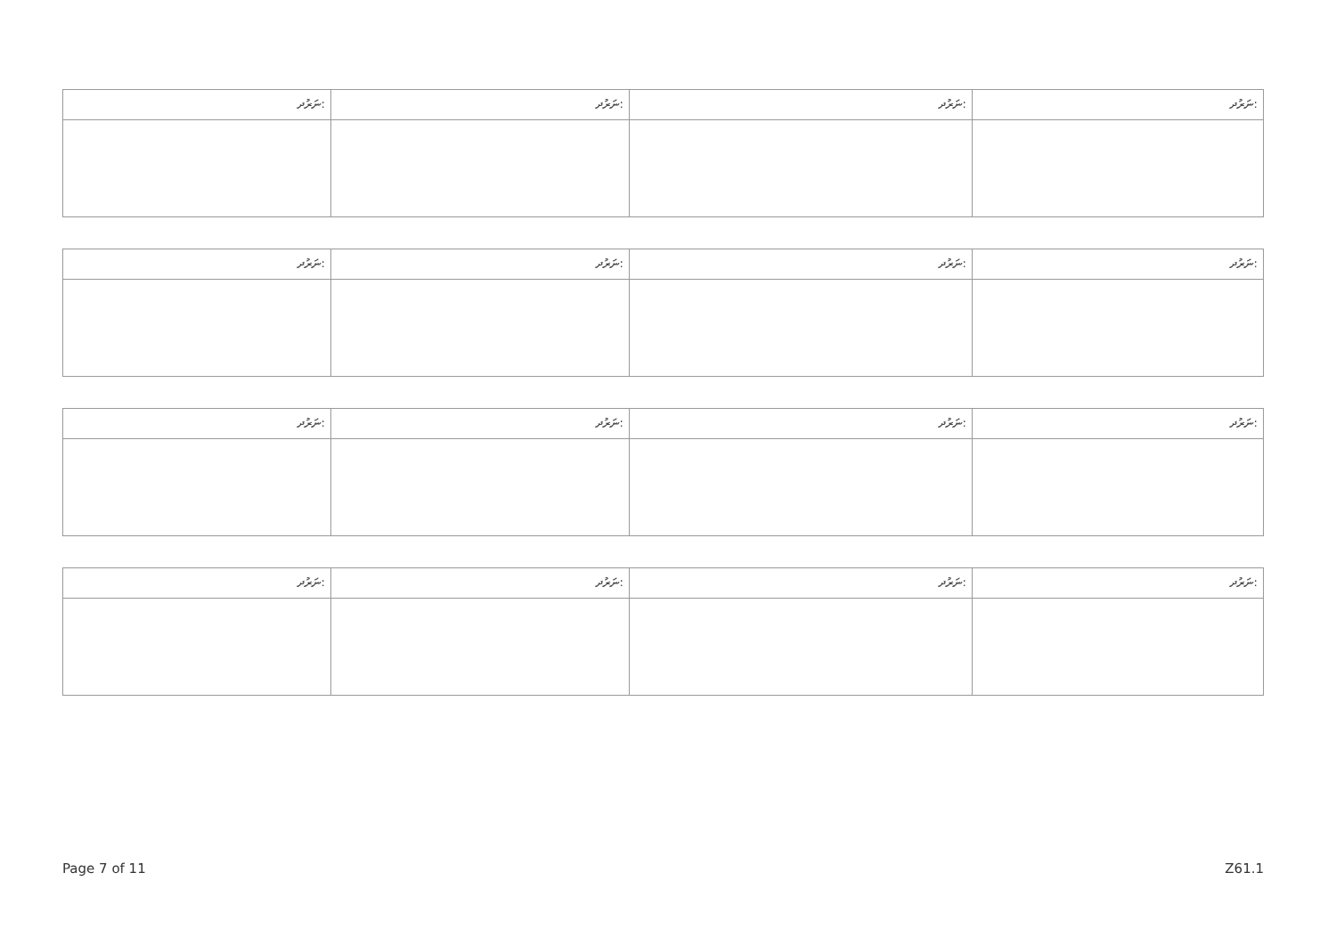| ނަރުދ: | ނަރުދ: | ނަރުދ: | ނަރުދ: |
| ނަރުދ: | ނަރުދ: | ނަރުދ: | ނަރުދ: |
| ނަރުދ: | ނަރުދ: | ނަރުދ: | ނަރުދ: |
| ނަރުދ: | ނަރުދ: | ނަރުދ: | ނަރުދ: |
Page 7 of 11 Z61.1